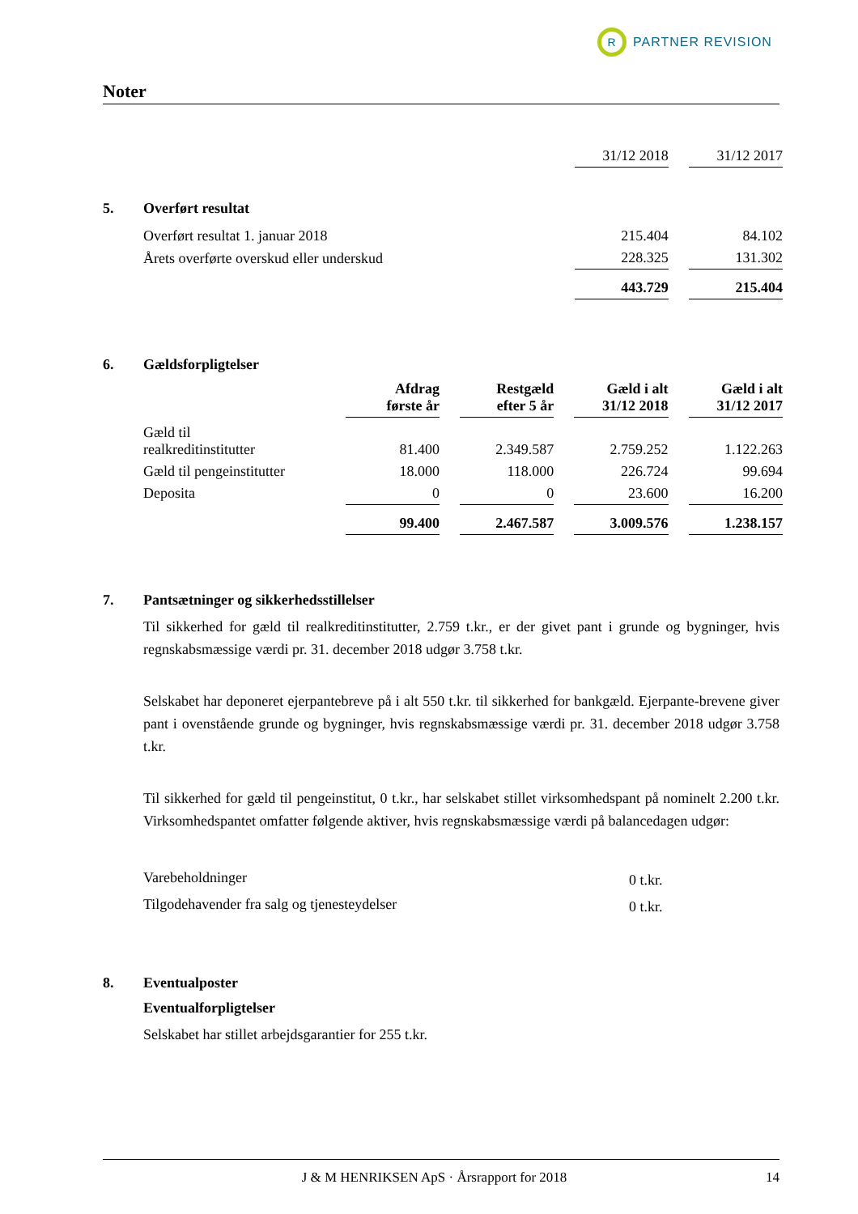R
PARTNER REVISION
Noter
| | 31/12 2018 | | 31/12 2017 |
5. Overført resultat
| | Overført resultat 1. januar 2018 | 215.404 | | 84.102 |
| | Årets overførte overskud eller underskud | 228.325 | | 131.302 |
| | | 443.729 | | 215.404 |
6. Gældsforpligtelser
| | | Afdrag første år | | Restgæld efter 5 år | | Gæld i alt 31/12 2018 | | Gæld i alt 31/12 2017 |
| | Gæld til realkreditinstitutter | 81.400 | | 2.349.587 | | 2.759.252 | | 1.122.263 |
| | Gæld til pengeinstitutter | 18.000 | | 118.000 | | 226.724 | | 99.694 |
| | Deposita | 0 | | 0 | | 23.600 | | 16.200 |
| | | 99.400 | | 2.467.587 | | 3.009.576 | | 1.238.157 |
7. Pantsætninger og sikkerhedsstillelser
Til sikkerhed for gæld til realkreditinstitutter, 2.759 t.kr., er der givet pant i grunde og bygninger, hvis regnskabsmæssige værdi pr. 31. december 2018 udgør 3.758 t.kr.
Selskabet har deponeret ejerpantebreve på i alt 550 t.kr. til sikkerhed for bankgæld. Ejerpante-brevene giver pant i ovenstående grunde og bygninger, hvis regnskabsmæssige værdi pr. 31. december 2018 udgør 3.758 t.kr.
Til sikkerhed for gæld til pengeinstitut, 0 t.kr., har selskabet stillet virksomhedspant på nominelt 2.200 t.kr. Virksomhedspantet omfatter følgende aktiver, hvis regnskabsmæssige værdi på balancedagen udgør:
| Varebeholdninger | 0 t.kr. |
| Tilgodehavender fra salg og tjenesteydelser | 0 t.kr. |
8. Eventualposter
Eventualforpligtelser
Selskabet har stillet arbejdsgarantier for 255 t.kr.
J & M HENRIKSEN ApS · Årsrapport for 2018 14